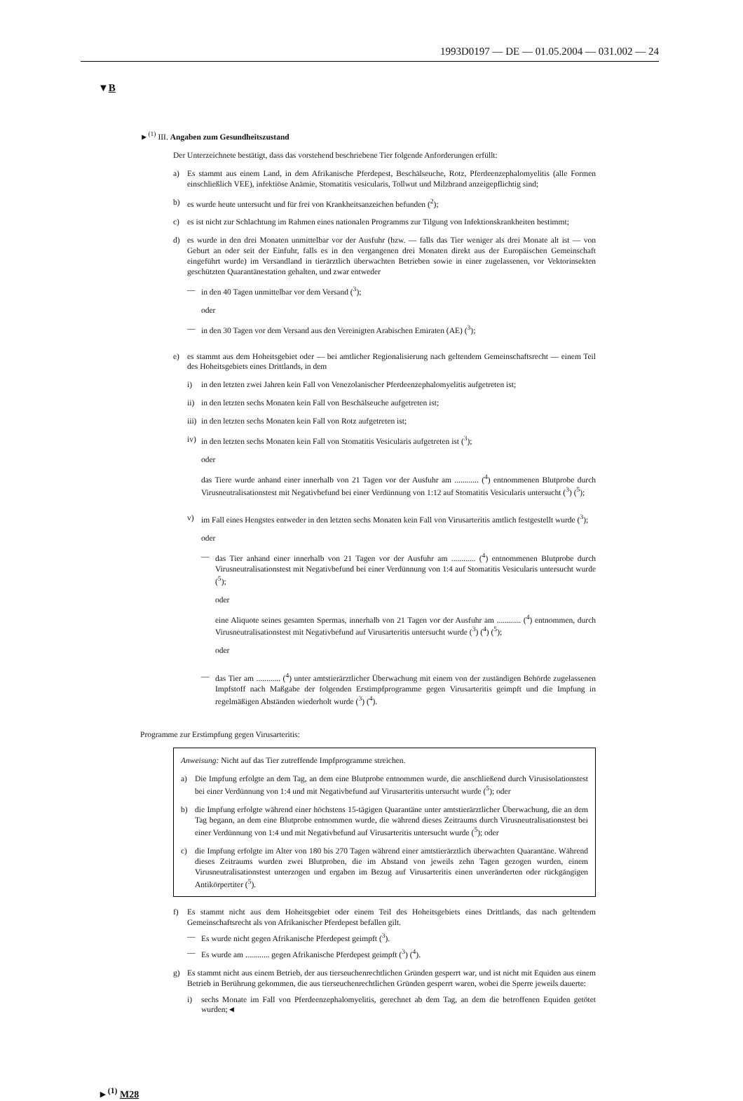1993D0197 — DE — 01.05.2004 — 031.002 — 24
▼B
►<sup>(1)</sup> III. Angaben zum Gesundheitszustand
Der Unterzeichnete bestätigt, dass das vorstehend beschriebene Tier folgende Anforderungen erfüllt:
a) Es stammt aus einem Land, in dem Afrikanische Pferdepest, Beschälseuche, Rotz, Pferdeenzephalomyelitis (alle Formen einschließlich VEE), infektiöse Anämie, Stomatitis vesicularis, Tollwut und Milzbrand anzeigepflichtig sind;
b) es wurde heute untersucht und für frei von Krankheitsanzeichen befunden (<sup>2</sup>);
c) es ist nicht zur Schlachtung im Rahmen eines nationalen Programms zur Tilgung von Infektionskrankheiten bestimmt;
d) es wurde in den drei Monaten unmittelbar vor der Ausfuhr (bzw. — falls das Tier weniger als drei Monate alt ist — von Geburt an oder seit der Einfuhr, falls es in den vergangenen drei Monaten direkt aus der Europäischen Gemeinschaft eingeführt wurde) im Versandland in tierärztlich überwachten Betrieben sowie in einer zugelassenen, vor Vektorinsekten geschützten Quarantänestation gehalten, und zwar entweder
— in den 40 Tagen unmittelbar vor dem Versand (<sup>3</sup>);
oder
— in den 30 Tagen vor dem Versand aus den Vereinigten Arabischen Emiraten (AE) (<sup>3</sup>);
e) es stammt aus dem Hoheitsgebiet oder — bei amtlicher Regionalisierung nach geltendem Gemeinschaftsrecht — einem Teil des Hoheitsgebiets eines Drittlands, in dem
i) in den letzten zwei Jahren kein Fall von Venezolanischer Pferdeenzephalomyelitis aufgetreten ist;
ii) in den letzten sechs Monaten kein Fall von Beschälseuche aufgetreten ist;
iii) in den letzten sechs Monaten kein Fall von Rotz aufgetreten ist;
iv) in den letzten sechs Monaten kein Fall von Stomatitis Vesicularis aufgetreten ist (<sup>3</sup>);
oder
das Tiere wurde anhand einer innerhalb von 21 Tagen vor der Ausfuhr am ............ (<sup>4</sup>) entnommenen Blutprobe durch Virusneutralisationstest mit Negativbefund bei einer Verdünnung von 1:12 auf Stomatitis Vesicularis untersucht (<sup>3</sup>) (<sup>5</sup>);
v) im Fall eines Hengstes entweder in den letzten sechs Monaten kein Fall von Virusarteritis amtlich festgestellt wurde (<sup>3</sup>);
oder
— das Tier anhand einer innerhalb von 21 Tagen vor der Ausfuhr am ............ (<sup>4</sup>) entnommenen Blutprobe durch Virusneutralisationstest mit Negativbefund bei einer Verdünnung von 1:4 auf Stomatitis Vesicularis untersucht wurde (<sup>5</sup>);
oder
eine Aliquote seines gesamten Spermas, innerhalb von 21 Tagen vor der Ausfuhr am ............ (<sup>4</sup>) entnommen, durch Virusneutralisationstest mit Negativbefund auf Virusarteritis untersucht wurde (<sup>3</sup>) (<sup>4</sup>) (<sup>5</sup>);
oder
— das Tier am ............ (<sup>4</sup>) unter amtstierärztlicher Überwachung mit einem von der zuständigen Behörde zugelassenen Impfstoff nach Maßgabe der folgenden Erstimpfprogramme gegen Virusarteritis geimpft und die Impfung in regelmäßigen Abständen wiederholt wurde (<sup>3</sup>) (<sup>4</sup>).
Programme zur Erstimpfung gegen Virusarteritis:
Anweisung: Nicht auf das Tier zutreffende Impfprogramme streichen.
a) Die Impfung erfolgte an dem Tag, an dem eine Blutprobe entnommen wurde, die anschließend durch Virusisolationstest bei einer Verdünnung von 1:4 und mit Negativbefund auf Virusarteritis untersucht wurde (<sup>5</sup>); oder
b) die Impfung erfolgte während einer höchstens 15-tägigen Quarantäne unter amtstierärztlicher Überwachung, die an dem Tag begann, an dem eine Blutprobe entnommen wurde, die während dieses Zeitraums durch Virusneutralisationstest bei einer Verdünnung von 1:4 und mit Negativbefund auf Virusarteritis untersucht wurde (<sup>5</sup>); oder
c) die Impfung erfolgte im Alter von 180 bis 270 Tagen während einer amtstierärztlich überwachten Quarantäne. Während dieses Zeitraums wurden zwei Blutproben, die im Abstand von jeweils zehn Tagen gezogen wurden, einem Virusneutralisationstest unterzogen und ergaben im Bezug auf Virusarteritis einen unveränderten oder rückgängigen Antikörpertiter (<sup>5</sup>).
f) Es stammt nicht aus dem Hoheitsgebiet oder einem Teil des Hoheitsgebiets eines Drittlands, das nach geltendem Gemeinschaftsrecht als von Afrikanischer Pferdepest befallen gilt.
— Es wurde nicht gegen Afrikanische Pferdepest geimpft (<sup>3</sup>).
— Es wurde am ............ gegen Afrikanische Pferdepest geimpft (<sup>3</sup>) (<sup>4</sup>).
g) Es stammt nicht aus einem Betrieb, der aus tierseuchenrechtlichen Gründen gesperrt war, und ist nicht mit Equiden aus einem Betrieb in Berührung gekommen, die aus tierseuchenrechtlichen Gründen gesperrt waren, wobei die Sperre jeweils dauerte:
i) sechs Monate im Fall von Pferdeenzephalomyelitis, gerechnet ab dem Tag, an dem die betroffenen Equiden getötet wurden;◄
►<sup>(1)</sup> M28